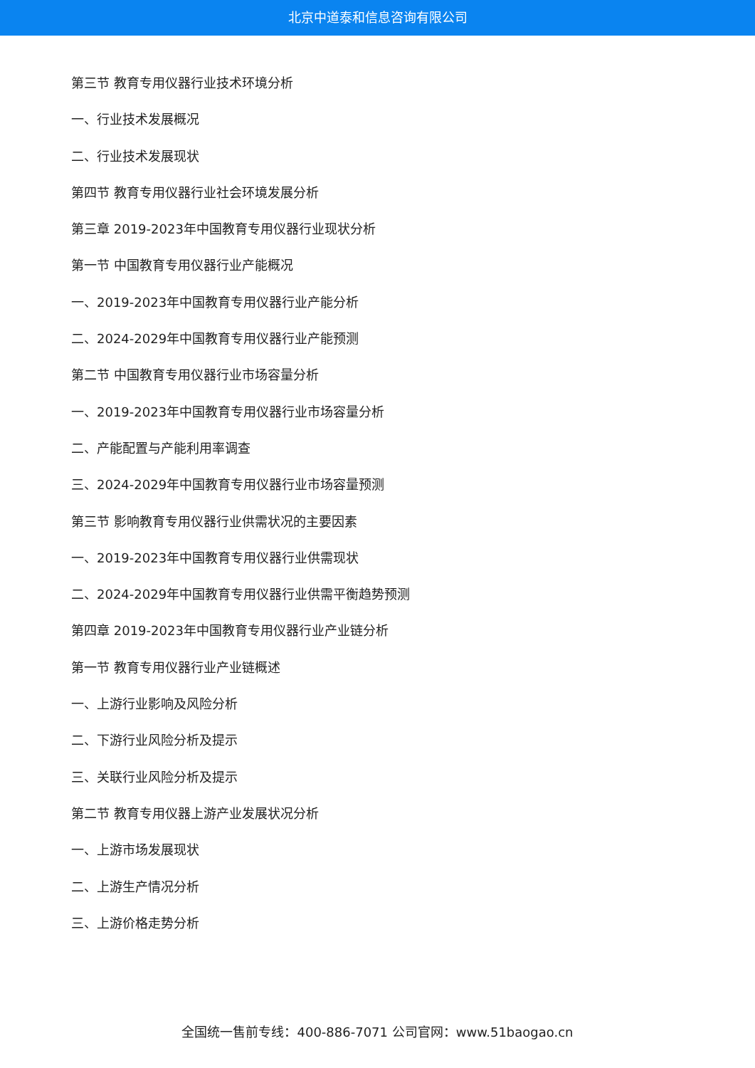北京中道泰和信息咨询有限公司
第三节 教育专用仪器行业技术环境分析
一、行业技术发展概况
二、行业技术发展现状
第四节 教育专用仪器行业社会环境发展分析
第三章 2019-2023年中国教育专用仪器行业现状分析
第一节 中国教育专用仪器行业产能概况
一、2019-2023年中国教育专用仪器行业产能分析
二、2024-2029年中国教育专用仪器行业产能预测
第二节 中国教育专用仪器行业市场容量分析
一、2019-2023年中国教育专用仪器行业市场容量分析
二、产能配置与产能利用率调查
三、2024-2029年中国教育专用仪器行业市场容量预测
第三节 影响教育专用仪器行业供需状况的主要因素
一、2019-2023年中国教育专用仪器行业供需现状
二、2024-2029年中国教育专用仪器行业供需平衡趋势预测
第四章 2019-2023年中国教育专用仪器行业产业链分析
第一节 教育专用仪器行业产业链概述
一、上游行业影响及风险分析
二、下游行业风险分析及提示
三、关联行业风险分析及提示
第二节 教育专用仪器上游产业发展状况分析
一、上游市场发展现状
二、上游生产情况分析
三、上游价格走势分析
全国统一售前专线：400-886-7071 公司官网：www.51baogao.cn